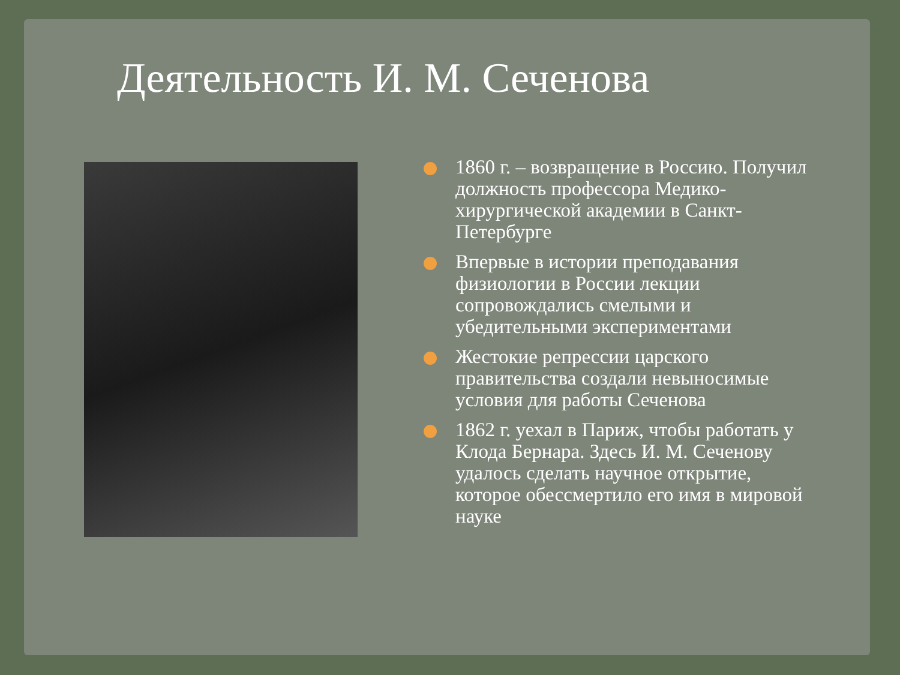Деятельность И. М. Сеченова
1860 г. – возвращение в Россию. Получил должность профессора Медико-хирургической академии в Санкт-Петербурге
Впервые в истории преподавания физиологии в России лекции сопровождались смелыми и убедительными экспериментами
Жестокие репрессии царского правительства создали невыносимые условия для работы Сеченова
1862 г. уехал в Париж, чтобы работать у Клода Бернара. Здесь И. М. Сеченову удалось сделать научное открытие, которое обессмертило его имя в мировой науке